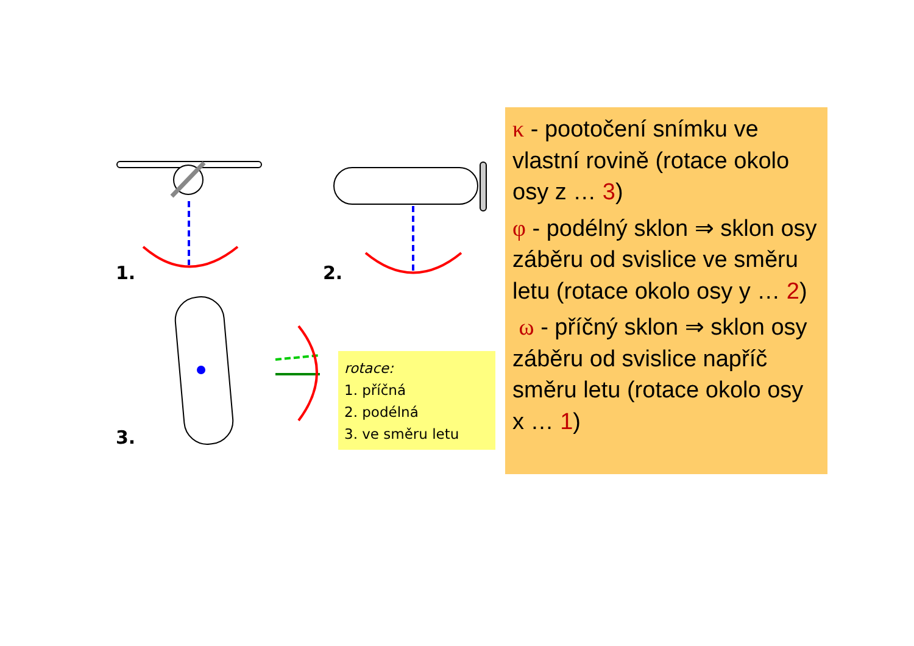1. 2.
3.
rotace:
1. příčná
2. podélná
3. ve směru letu
κ - pootočení snímku ve vlastní rovině (rotace okolo osy z … 3)
φ - podélný sklon ⇒ sklon osy záběru od svislice ve směru letu (rotace okolo osy y … 2)
ω - příčný sklon ⇒ sklon osy záběru od svislice napříč směru letu (rotace okolo osy x … 1)